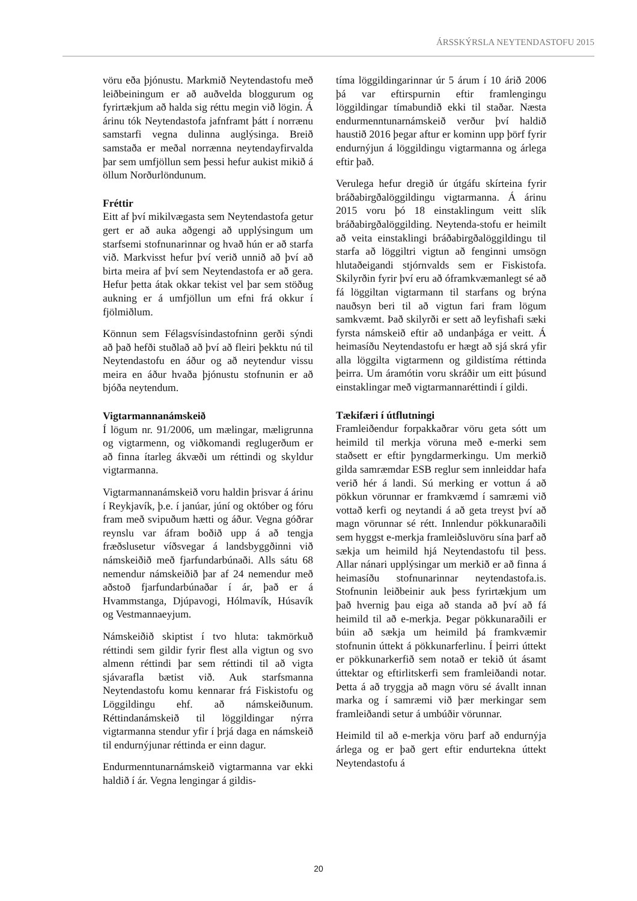ÁRSSKÝRSLA NEYTENDASTOFU 2015
vöru eða þjónustu. Markmið Neytendastofu með leiðbeiningum er að auðvelda bloggurum og fyrirtækjum að halda sig réttu megin við lögin. Á árinu tók Neytendastofa jafnframt þátt í norrænu samstarfi vegna dulinna auglýsinga. Breið samstaða er meðal norrænna neytendayfirvalda þar sem umfjöllun sem þessi hefur aukist mikið á öllum Norðurlöndunum.
Fréttir
Eitt af því mikilvægasta sem Neytendastofa getur gert er að auka aðgengi að upplýsingum um starfsemi stofnunarinnar og hvað hún er að starfa við. Markvisst hefur því verið unnið að því að birta meira af því sem Neytendastofa er að gera. Hefur þetta átak okkar tekist vel þar sem stöðug aukning er á umfjöllun um efni frá okkur í fjölmiðlum.
Könnun sem Félagsvísindastofninn gerði sýndi að það hefði stuðlað að því að fleiri þekktu nú til Neytendastofu en áður og að neytendur vissu meira en áður hvaða þjónustu stofnunin er að bjóða neytendum.
Vigtarmannanámskeið
Í lögum nr. 91/2006, um mælingar, mæligrunna og vigtarmenn, og viðkomandi reglugerðum er að finna ítarleg ákvæði um réttindi og skyldur vigtarmanna.
Vigtarmannanámskeið voru haldin þrisvar á árinu í Reykjavík, þ.e. í janúar, júní og október og fóru fram með svipuðum hætti og áður. Vegna góðrar reynslu var áfram boðið upp á að tengja fræðslusetur víðsvegar á landsbyggðinni við námskeiðið með fjarfundarbúnaði. Alls sátu 68 nemendur námskeiðið þar af 24 nemendur með aðstoð fjarfundarbúnaðar í ár, það er á Hvammstanga, Djúpavogi, Hólmavík, Húsavík og Vestmannaeyjum.
Námskeiðið skiptist í tvo hluta: takmörkuð réttindi sem gildir fyrir flest alla vigtun og svo almenn réttindi þar sem réttindi til að vigta sjávarafla bætist við. Auk starfsmanna Neytendastofu komu kennarar frá Fiskistofu og Löggildingu ehf. að námskeiðunum. Réttindanámskeið til löggildingar nýrra vigtarmanna stendur yfir í þrjá daga en námskeið til endurnýjunar réttinda er einn dagur.
Endurmenntunarnámskeið vigtarmanna var ekki haldið í ár. Vegna lengingar á gildis-
tíma löggildingarinnar úr 5 árum í 10 árið 2006 þá var eftirspurnin eftir framlengingu löggildingar tímabundið ekki til staðar. Næsta endurmenntunarnámskeið verður því haldið haustið 2016 þegar aftur er kominn upp þörf fyrir endurnýjun á löggildingu vigtarmanna og árlega eftir það.
Verulega hefur dregið úr útgáfu skírteina fyrir bráðabirgðalöggildingu vigtarmanna. Á árinu 2015 voru þó 18 einstaklingum veitt slík bráðabirgðalöggilding. Neytenda-stofu er heimilt að veita einstaklingi bráðabirgðalöggildingu til starfa að löggiltri vigtun að fenginni umsögn hlutaðeigandi stjórnvalds sem er Fiskistofa. Skilyrðin fyrir því eru að óframkvæmanlegt sé að fá löggiltan vigtarmann til starfans og brýna nauðsyn beri til að vigtun fari fram lögum samkvæmt. Það skilyrði er sett að leyfishafi sæki fyrsta námskeið eftir að undanþága er veitt. Á heimasíðu Neytendastofu er hægt að sjá skrá yfir alla löggilta vigtarmenn og gildistíma réttinda þeirra. Um áramótin voru skráðir um eitt þúsund einstaklingar með vigtarmannaréttindi í gildi.
Tækifæri í útflutningi
Framleiðendur forpakkaðrar vöru geta sótt um heimild til merkja vöruna með e-merki sem staðsett er eftir þyngdarmerkingu. Um merkið gilda samræmdar ESB reglur sem innleiddar hafa verið hér á landi. Sú merking er vottun á að pökkun vörunnar er framkvæmd í samræmi við vottað kerfi og neytandi á að geta treyst því að magn vörunnar sé rétt. Innlendur pökkunaraðili sem hyggst e-merkja framleiðsluvöru sína þarf að sækja um heimild hjá Neytendastofu til þess. Allar nánari upplýsingar um merkið er að finna á heimasíðu stofnunarinnar neytendastofa.is. Stofnunin leiðbeinir auk þess fyrirtækjum um það hvernig þau eiga að standa að því að fá heimild til að e-merkja. Þegar pökkunaraðili er búin að sækja um heimild þá framkvæmir stofnunin úttekt á pökkunarferlinu. Í þeirri úttekt er pökkunarkerfið sem notað er tekið út ásamt úttektar og eftirlitskerfi sem framleiðandi notar. Þetta á að tryggja að magn vöru sé ávallt innan marka og í samræmi við þær merkingar sem framleiðandi setur á umbúðir vörunnar.
Heimild til að e-merkja vöru þarf að endurnýja árlega og er það gert eftir endurtekna úttekt Neytendastofu á
20